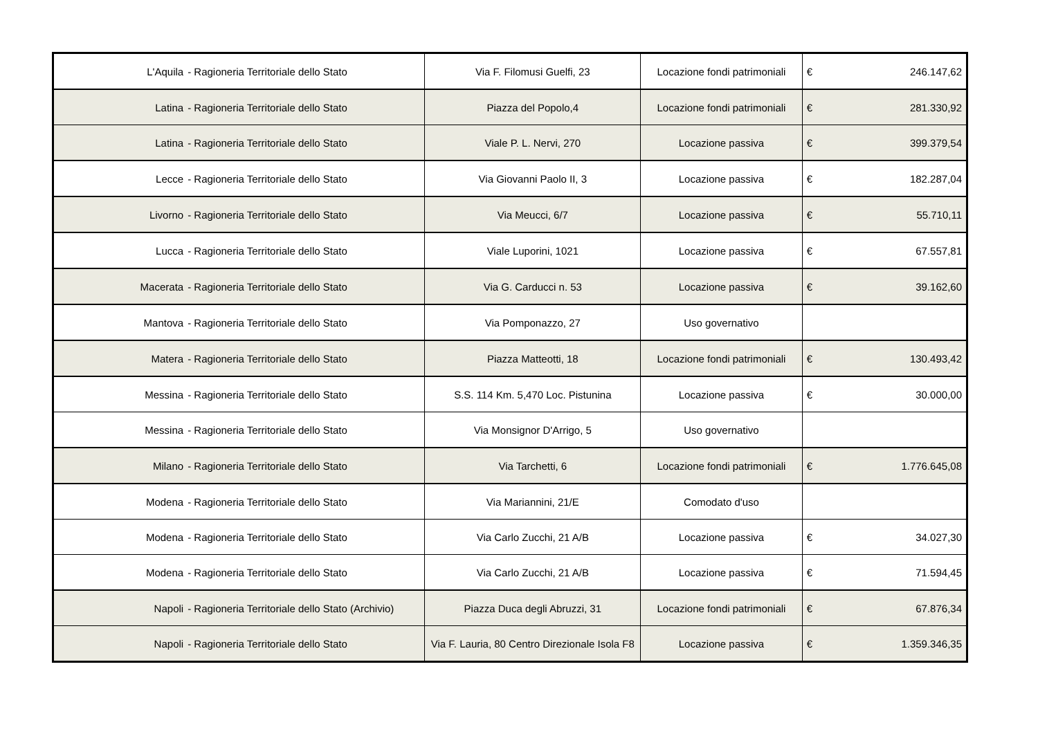| L'Aquila - Ragioneria Territoriale dello Stato | Via F. Filomusi Guelfi, 23 | Locazione fondi patrimoniali | € | 246.147,62 |
| Latina - Ragioneria Territoriale dello Stato | Piazza del Popolo,4 | Locazione fondi patrimoniali | € | 281.330,92 |
| Latina - Ragioneria Territoriale dello Stato | Viale P. L. Nervi, 270 | Locazione passiva | € | 399.379,54 |
| Lecce - Ragioneria Territoriale dello Stato | Via Giovanni Paolo II, 3 | Locazione passiva | € | 182.287,04 |
| Livorno - Ragioneria Territoriale dello Stato | Via Meucci, 6/7 | Locazione passiva | € | 55.710,11 |
| Lucca - Ragioneria Territoriale dello Stato | Viale Luporini, 1021 | Locazione passiva | € | 67.557,81 |
| Macerata - Ragioneria Territoriale dello Stato | Via G. Carducci n. 53 | Locazione passiva | € | 39.162,60 |
| Mantova - Ragioneria Territoriale dello Stato | Via Pomponazzo, 27 | Uso governativo | | |
| Matera - Ragioneria Territoriale dello Stato | Piazza Matteotti, 18 | Locazione fondi patrimoniali | € | 130.493,42 |
| Messina - Ragioneria Territoriale dello Stato | S.S. 114 Km. 5,470 Loc. Pistunina | Locazione passiva | € | 30.000,00 |
| Messina - Ragioneria Territoriale dello Stato | Via Monsignor D'Arrigo, 5 | Uso governativo | | |
| Milano - Ragioneria Territoriale dello Stato | Via Tarchetti, 6 | Locazione fondi patrimoniali | € | 1.776.645,08 |
| Modena - Ragioneria Territoriale dello Stato | Via Mariannini, 21/E | Comodato d'uso | | |
| Modena - Ragioneria Territoriale dello Stato | Via Carlo Zucchi, 21 A/B | Locazione passiva | € | 34.027,30 |
| Modena - Ragioneria Territoriale dello Stato | Via Carlo Zucchi, 21 A/B | Locazione passiva | € | 71.594,45 |
| Napoli - Ragioneria Territoriale dello Stato (Archivio) | Piazza Duca degli Abruzzi, 31 | Locazione fondi patrimoniali | € | 67.876,34 |
| Napoli - Ragioneria Territoriale dello Stato | Via F. Lauria, 80 Centro Direzionale Isola F8 | Locazione passiva | € | 1.359.346,35 |